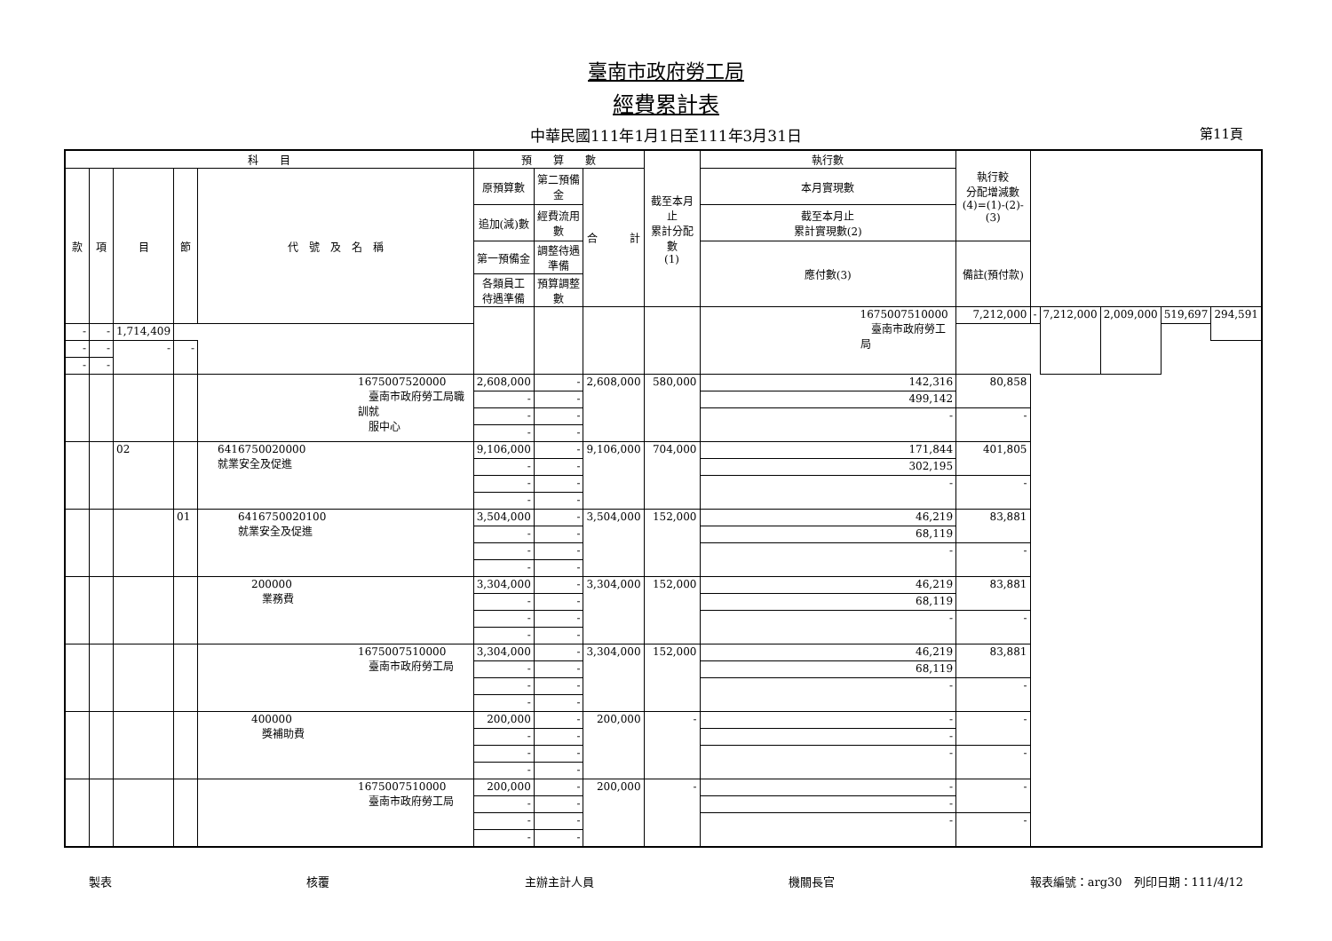臺南市政府勞工局
經費累計表
中華民國111年1月1日至111年3月31日 第11頁
| 科 目 | | | | | 預 算 數 | | | 截至本月止 累計分配數 (1) | 執行數 | 執行較 分配增減數 (4)=(1)-(2)-(3) | | | | | |
| --- | --- | --- | --- | --- | --- | --- | --- | --- | --- | --- | --- | --- | --- | --- | --- |
| 款 | 項 | 目 | 節 | 代 號 及 名 稱 | 原預算數 | 第二預備金 | 合 計 | | 本月實現數 | | | | | | |
| | | | | | 追加(減)數 | 經費流用數 | | | 截至本月止 累計實現數(2) | | | | | | |
| | | | | | 第一預備金 | 調整待遇準備 | | | 應付數(3) | 備註(預付款) | | | | | |
| | | | | | 各類員工 待遇準備 | 預算調整數 | | | | | | | | | |
| | | | | | | | | | 1675007510000 臺南市政府勞工局 | 7,212,000 | - | 7,212,000 | 2,009,000 | 519,697 | 294,591 |
| - | - | 1,714,409 | | | | | | | | | | | | | |
| - | - | - | - | | | | | | | | | | | | |
| - | - | | | | | | | | | | | | | | |
| | | | | 1675007520000 臺南市政府勞工局職訓就 服中心 | 2,608,000 | - | 2,608,000 | 580,000 | 142,316 | 80,858 | | | | | |
| | | | | | - | - | | | 499,142 | | | | | | |
| | | | | | - | - | | | - | - | | | | | |
| | | | | | - | - | | | | | | | | | |
| | | 02 | | 6416750020000 就業安全及促進 | 9,106,000 | - | 9,106,000 | 704,000 | 171,844 | 401,805 | | | | | |
| | | | | | - | - | | | 302,195 | | | | | | |
| | | | | | - | - | | | - | - | | | | | |
| | | | | | - | - | | | | | | | | | |
| | | | 01 | 6416750020100 就業安全及促進 | 3,504,000 | - | 3,504,000 | 152,000 | 46,219 | 83,881 | | | | | |
| | | | | | - | - | | | 68,119 | | | | | | |
| | | | | | - | - | | | - | - | | | | | |
| | | | | | - | - | | | | | | | | | |
| | | | | 200000 業務費 | 3,304,000 | - | 3,304,000 | 152,000 | 46,219 | 83,881 | | | | | |
| | | | | | - | - | | | 68,119 | | | | | | |
| | | | | | - | - | | | - | - | | | | | |
| | | | | | - | - | | | | | | | | | |
| | | | | 1675007510000 臺南市政府勞工局 | 3,304,000 | - | 3,304,000 | 152,000 | 46,219 | 83,881 | | | | | |
| | | | | | - | - | | | 68,119 | | | | | | |
| | | | | | - | - | | | - | - | | | | | |
| | | | | | - | - | | | | | | | | | |
| | | | | 400000 獎補助費 | 200,000 | - | 200,000 | - | - | - | | | | | |
| | | | | | - | - | | | - | | | | | | |
| | | | | | - | - | | | - | - | | | | | |
| | | | | | - | - | | | | | | | | | |
| | | | | 1675007510000 臺南市政府勞工局 | 200,000 | - | 200,000 | - | - | - | | | | | |
| | | | | | - | - | | | - | | | | | | |
| | | | | | - | - | | | - | - | | | | | |
| | | | | | - | - | | | | | | | | | |
製表 核覆 主辦主計人員 機關長官 報表編號：arg30　列印日期：111/4/12